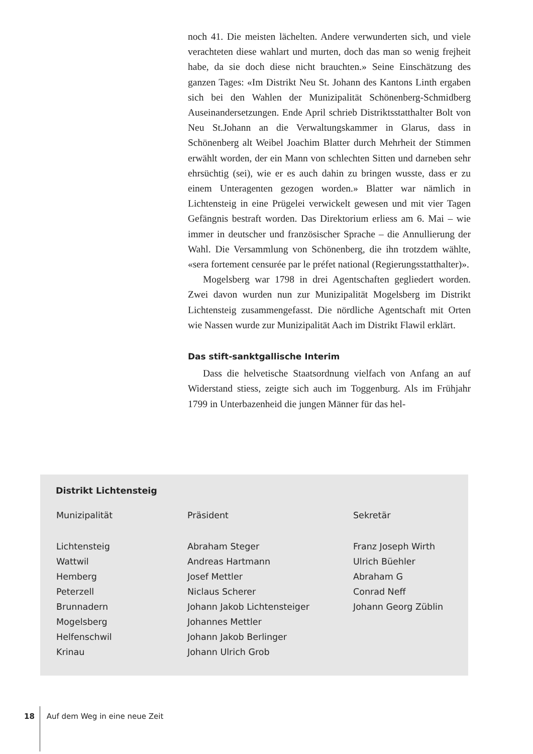noch 41. Die meisten lächelten. Andere verwunderten sich, und viele verachteten diese wahlart und murten, doch das man so wenig frejheit habe, da sie doch diese nicht brauchten.» Seine Einschätzung des ganzen Tages: «Im Distrikt Neu St. Johann des Kantons Linth ergaben sich bei den Wahlen der Munizipalität Schönenberg-Schmidberg Auseinandersetzungen. Ende April schrieb Distriktsstatthalter Bolt von Neu St.Johann an die Verwaltungskammer in Glarus, dass in Schönenberg alt Weibel Joachim Blatter durch Mehrheit der Stimmen erwählt worden, der ein Mann von schlechten Sitten und darneben sehr ehrsüchtig (sei), wie er es auch dahin zu bringen wusste, dass er zu einem Unteragenten gezogen worden.» Blatter war nämlich in Lichtensteig in eine Prügelei verwickelt gewesen und mit vier Tagen Gefängnis bestraft worden. Das Direktorium erliess am 6. Mai – wie immer in deutscher und französischer Sprache – die Annullierung der Wahl. Die Versammlung von Schönenberg, die ihn trotzdem wählte, «sera fortement censurée par le préfet national (Regierungsstatthalter)».
Mogelsberg war 1798 in drei Agentschaften gegliedert worden. Zwei davon wurden nun zur Munizipalität Mogelsberg im Distrikt Lichtensteig zusammengefasst. Die nördliche Agentschaft mit Orten wie Nassen wurde zur Munizipalität Aach im Distrikt Flawil erklärt.
Das stift-sanktgallische Interim
Dass die helvetische Staatsordnung vielfach von Anfang an auf Widerstand stiess, zeigte sich auch im Toggenburg. Als im Frühjahr 1799 in Unterbazenheid die jungen Männer für das hel-
Distrikt Lichtensteig
| Munizipalität | Präsident | Sekretär |
| --- | --- | --- |
| Lichtensteig | Abraham Steger | Franz Joseph Wirth |
| Wattwil | Andreas Hartmann | Ulrich Büehler |
| Hemberg | Josef Mettler | Abraham G |
| Peterzell | Niclaus Scherer | Conrad Neff |
| Brunnadern | Johann Jakob Lichtensteiger | Johann Georg Züblin |
| Mogelsberg | Johannes Mettler | |
| Helfenschwil | Johann Jakob Berlinger | |
| Krinau | Johann Ulrich Grob | |
18 Auf dem Weg in eine neue Zeit